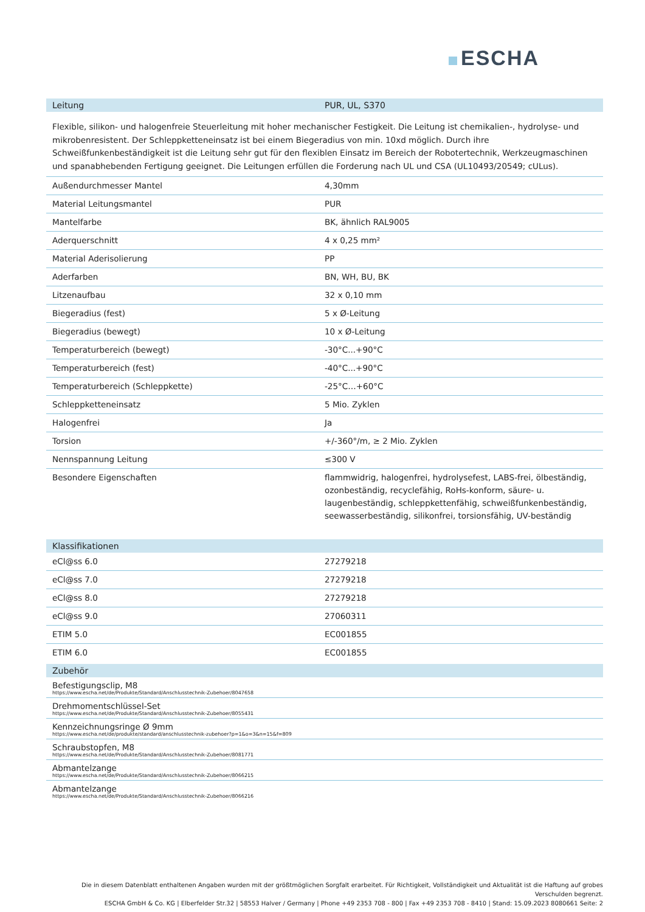ESCHA
| Leitung | PUR, UL, S370 |
| --- | --- |
Flexible, silikon- und halogenfreie Steuerleitung mit hoher mechanischer Festigkeit. Die Leitung ist chemikalien-, hydrolyse- und mikrobenresistent. Der Schleppketteneinsatz ist bei einem Biegeradius von min. 10xd möglich. Durch ihre Schweißfunkenbeständigkeit ist die Leitung sehr gut für den flexiblen Einsatz im Bereich der Robotertechnik, Werkzeugmaschinen und spanabhebenden Fertigung geeignet. Die Leitungen erfüllen die Forderung nach UL und CSA (UL10493/20549; cULus).
| Außendurchmesser Mantel | 4,30mm |
| Material Leitungsmantel | PUR |
| Mantelfarbe | BK, ähnlich RAL9005 |
| Aderquerschnitt | 4 x 0,25 mm² |
| Material Aderisolierung | PP |
| Aderfarben | BN, WH, BU, BK |
| Litzenaufbau | 32 x 0,10 mm |
| Biegeradius (fest) | 5 x Ø-Leitung |
| Biegeradius (bewegt) | 10 x Ø-Leitung |
| Temperaturbereich (bewegt) | -30°C...+90°C |
| Temperaturbereich (fest) | -40°C...+90°C |
| Temperaturbereich (Schleppkette) | -25°C…+60°C |
| Schleppketteneinsatz | 5 Mio. Zyklen |
| Halogenfrei | Ja |
| Torsion | +/-360°/m, ≥ 2 Mio. Zyklen |
| Nennspannung Leitung | ≤300 V |
| Besondere Eigenschaften | flammwidrig, halogenfrei, hydrolysefest, LABS-frei, ölbeständig, ozonbeständig, recyclefähig, RoHs-konform, säure- u. laugenbeständig, schleppkettenfähig, schweißfunkenbeständig, seewasserbeständig, silikonfrei, torsionsfähig, UV-beständig |
| Klassifikationen | |
| --- | --- |
| eCl@ss 6.0 | 27279218 |
| eCl@ss 7.0 | 27279218 |
| eCl@ss 8.0 | 27279218 |
| eCl@ss 9.0 | 27060311 |
| ETIM 5.0 | EC001855 |
| ETIM 6.0 | EC001855 |
| Zubehör |
| --- |
| Befestigungsclip, M8 https://www.escha.net/de/Produkte/Standard/Anschlusstechnik-Zubehoer/8047658 |
| Drehmomentschlüssel-Set https://www.escha.net/de/Produkte/Standard/Anschlusstechnik-Zubehoer/8055431 |
| Kennzeichnungsringe Ø 9mm https://www.escha.net/de/produkte/standard/anschlusstechnik-zubehoer?p=1&o=3&n=15&f=809 |
| Schraubstopfen, M8 https://www.escha.net/de/Produkte/Standard/Anschlusstechnik-Zubehoer/8081771 |
| Abmantelzange https://www.escha.net/de/Produkte/Standard/Anschlusstechnik-Zubehoer/8066215 |
| Abmantelzange https://www.escha.net/de/Produkte/Standard/Anschlusstechnik-Zubehoer/8066216 |
Die in diesem Datenblatt enthaltenen Angaben wurden mit der größtmöglichen Sorgfalt erarbeitet. Für Richtigkeit, Vollständigkeit und Aktualität ist die Haftung auf grobes Verschulden begrenzt.
ESCHA GmbH & Co. KG | Elberfelder Str.32 | 58553 Halver / Germany | Phone +49 2353 708 - 800 | Fax +49 2353 708 - 8410 | Stand: 15.09.2023 8080661 Seite: 2